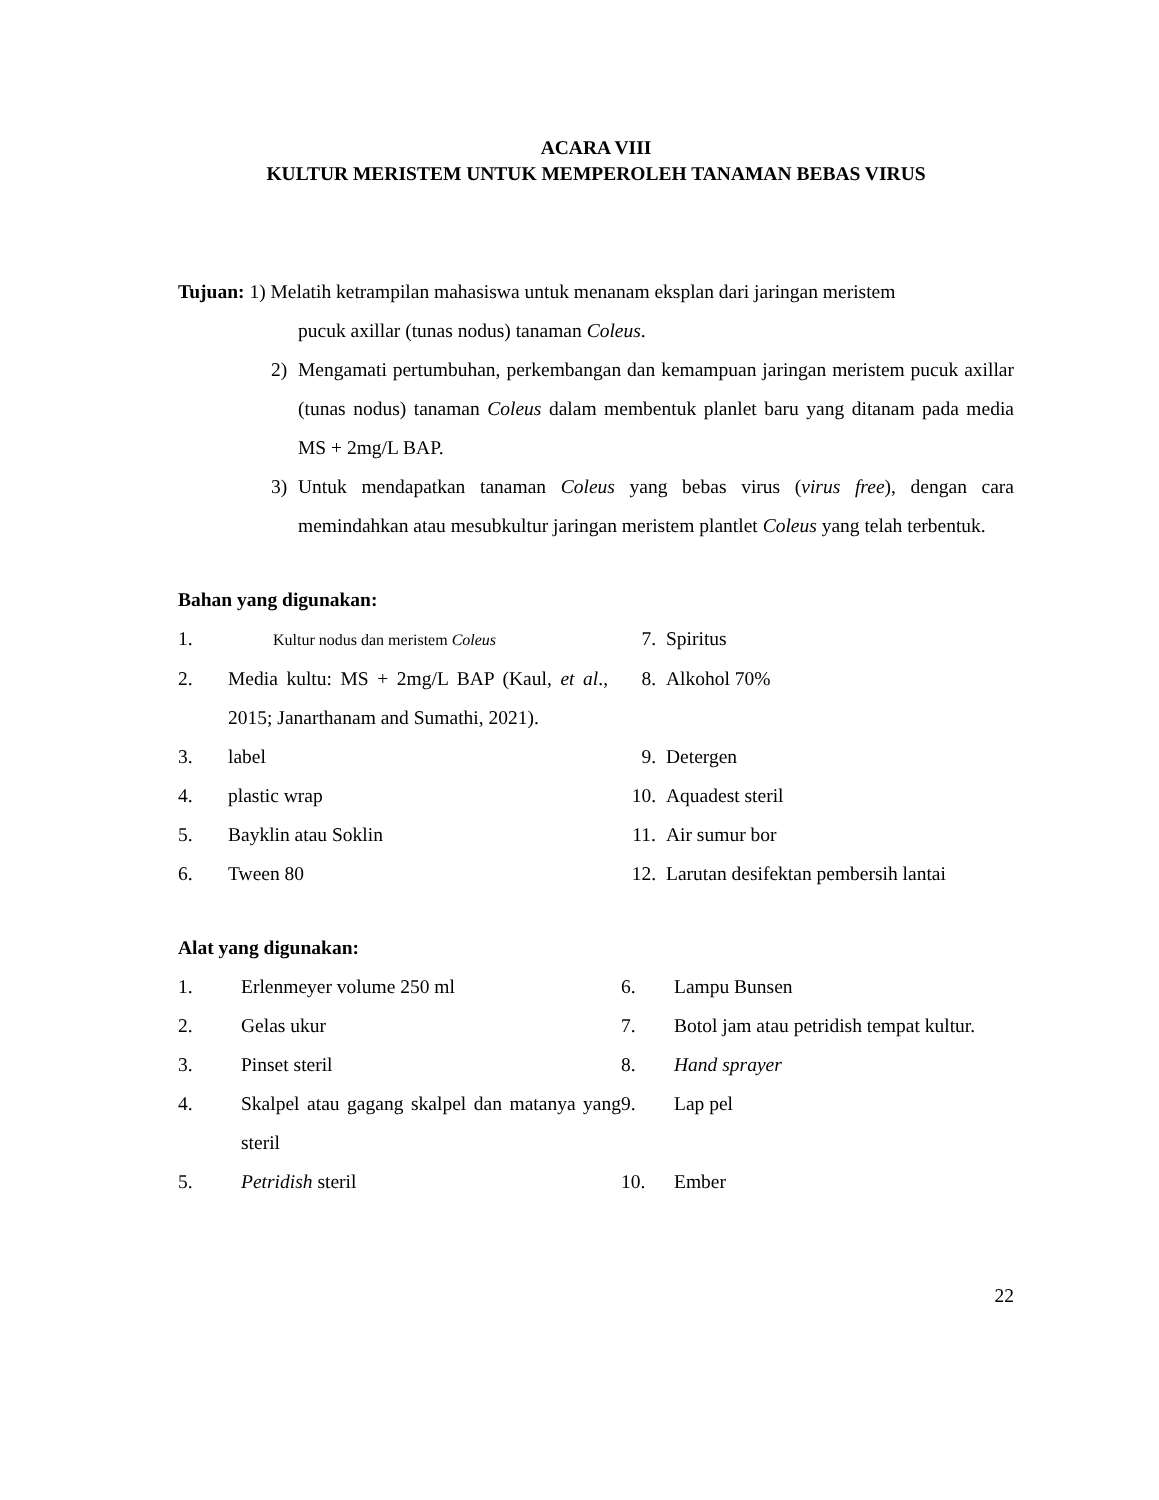ACARA VIII
KULTUR MERISTEM UNTUK MEMPEROLEH TANAMAN BEBAS VIRUS
Tujuan: 1) Melatih ketrampilan mahasiswa untuk menanam eksplan dari jaringan meristem
pucuk axillar (tunas nodus) tanaman Coleus.
2) Mengamati pertumbuhan, perkembangan dan kemampuan jaringan meristem pucuk axillar (tunas nodus) tanaman Coleus dalam membentuk planlet baru yang ditanam pada media MS + 2mg/L BAP.
3) Untuk mendapatkan tanaman Coleus yang bebas virus (virus free), dengan cara memindahkan atau mesubkultur jaringan meristem plantlet Coleus yang telah terbentuk.
Bahan yang digunakan:
| 1. | Kultur nodus dan meristem Coleus | 7. | Spiritus |
| 2. | Media kultu: MS + 2mg/L BAP (Kaul, et al ., 2015; Janarthanam and Sumathi, 2021). | 8. | Alkohol 70% |
| 3. | label | 9. | Detergen |
| 4. | plastic wrap | 10. | Aquadest steril |
| 5. | Bayklin atau Soklin | 11. | Air sumur bor |
| 6. | Tween 80 | 12. | Larutan desifektan pembersih lantai |
Alat yang digunakan:
| 1. | Erlenmeyer volume 250 ml | 6. | Lampu Bunsen |
| 2. | Gelas ukur | 7. | Botol jam atau petridish tempat kultur. |
| 3. | Pinset steril | 8. | Hand sprayer |
| 4. | Skalpel atau gagang skalpel dan matanya yang steril | 9. | Lap pel |
| 5. | Petridish steril | 10. | Ember |
22